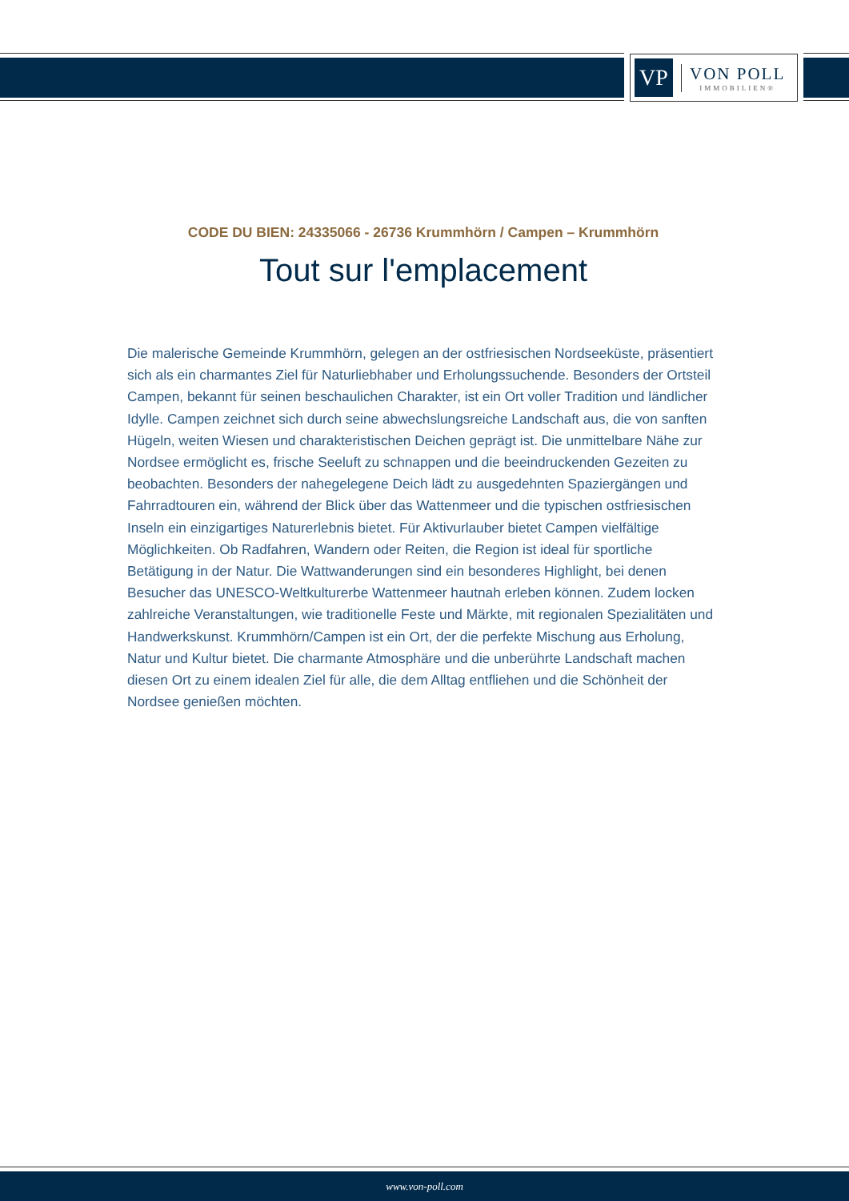VP
VON POLL
IMMOBILIEN®
CODE DU BIEN: 24335066 - 26736 Krummhörn / Campen – Krummhörn
Tout sur l'emplacement
Die malerische Gemeinde Krummhörn, gelegen an der ostfriesischen Nordseeküste, präsentiert sich als ein charmantes Ziel für Naturliebhaber und Erholungssuchende. Besonders der Ortsteil Campen, bekannt für seinen beschaulichen Charakter, ist ein Ort voller Tradition und ländlicher Idylle. Campen zeichnet sich durch seine abwechslungsreiche Landschaft aus, die von sanften Hügeln, weiten Wiesen und charakteristischen Deichen geprägt ist. Die unmittelbare Nähe zur Nordsee ermöglicht es, frische Seeluft zu schnappen und die beeindruckenden Gezeiten zu beobachten. Besonders der nahegelegene Deich lädt zu ausgedehnten Spaziergängen und Fahrradtouren ein, während der Blick über das Wattenmeer und die typischen ostfriesischen Inseln ein einzigartiges Naturerlebnis bietet. Für Aktivurlauber bietet Campen vielfältige Möglichkeiten. Ob Radfahren, Wandern oder Reiten, die Region ist ideal für sportliche Betätigung in der Natur. Die Wattwanderungen sind ein besonderes Highlight, bei denen Besucher das UNESCO-Weltkulturerbe Wattenmeer hautnah erleben können. Zudem locken zahlreiche Veranstaltungen, wie traditionelle Feste und Märkte, mit regionalen Spezialitäten und Handwerkskunst. Krummhörn/Campen ist ein Ort, der die perfekte Mischung aus Erholung, Natur und Kultur bietet. Die charmante Atmosphäre und die unberührte Landschaft machen diesen Ort zu einem idealen Ziel für alle, die dem Alltag entfliehen und die Schönheit der Nordsee genießen möchten.
www.von-poll.com